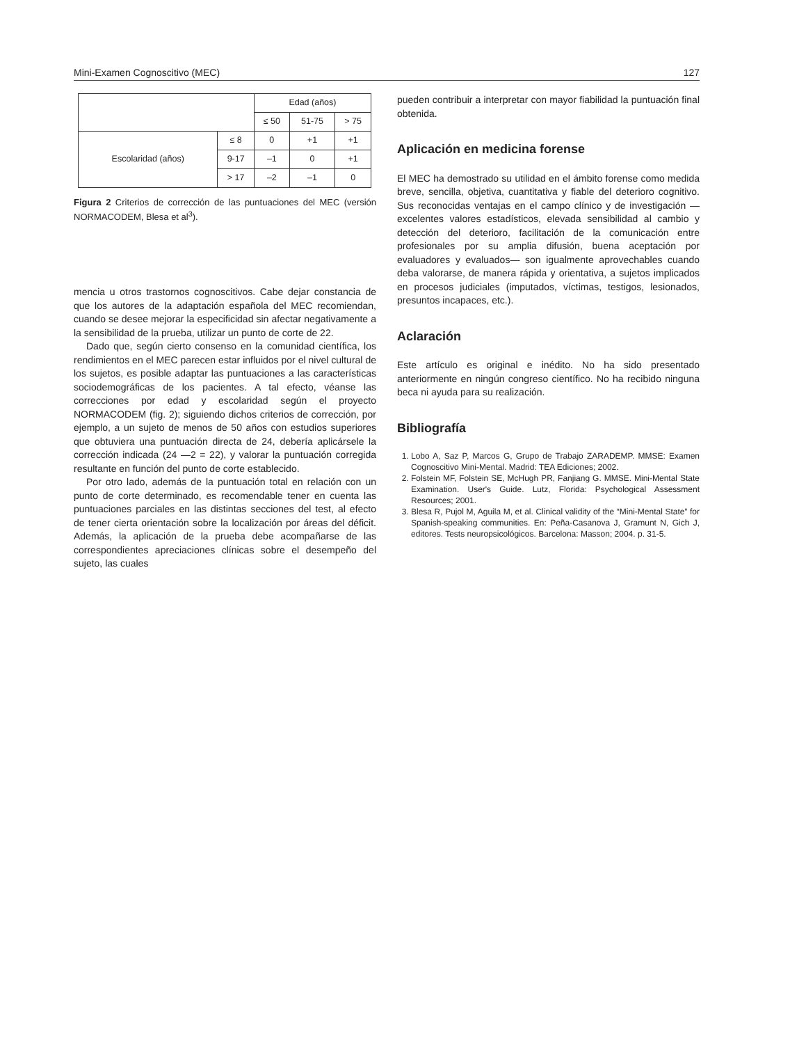Mini-Examen Cognoscitivo (MEC) 127
| | | Edad (años) | | |
| | | ≤ 50 | 51-75 | > 75 |
| Escolaridad (años) | ≤ 8 | 0 | +1 | +1 |
| | 9-17 | –1 | 0 | +1 |
| | > 17 | –2 | –1 | 0 |
Figura 2 Criterios de corrección de las puntuaciones del MEC (versión NORMACODEM, Blesa et al<sup>3</sup>).
mencia u otros trastornos cognoscitivos. Cabe dejar constancia de que los autores de la adaptación española del MEC recomiendan, cuando se desee mejorar la especificidad sin afectar negativamente a la sensibilidad de la prueba, utilizar un punto de corte de 22.
Dado que, según cierto consenso en la comunidad científica, los rendimientos en el MEC parecen estar influidos por el nivel cultural de los sujetos, es posible adaptar las puntuaciones a las características sociodemográficas de los pacientes. A tal efecto, véanse las correcciones por edad y escolaridad según el proyecto NORMACODEM (fig. 2); siguiendo dichos criterios de corrección, por ejemplo, a un sujeto de menos de 50 años con estudios superiores que obtuviera una puntuación directa de 24, debería aplicársele la corrección indicada (24 —2 = 22), y valorar la puntuación corregida resultante en función del punto de corte establecido.
Por otro lado, además de la puntuación total en relación con un punto de corte determinado, es recomendable tener en cuenta las puntuaciones parciales en las distintas secciones del test, al efecto de tener cierta orientación sobre la localización por áreas del déficit. Además, la aplicación de la prueba debe acompañarse de las correspondientes apreciaciones clínicas sobre el desempeño del sujeto, las cuales
pueden contribuir a interpretar con mayor fiabilidad la puntuación final obtenida.
Aplicación en medicina forense
El MEC ha demostrado su utilidad en el ámbito forense como medida breve, sencilla, objetiva, cuantitativa y fiable del deterioro cognitivo. Sus reconocidas ventajas en el campo clínico y de investigación —excelentes valores estadísticos, elevada sensibilidad al cambio y detección del deterioro, facilitación de la comunicación entre profesionales por su amplia difusión, buena aceptación por evaluadores y evaluados— son igualmente aprovechables cuando deba valorarse, de manera rápida y orientativa, a sujetos implicados en procesos judiciales (imputados, víctimas, testigos, lesionados, presuntos incapaces, etc.).
Aclaración
Este artículo es original e inédito. No ha sido presentado anteriormente en ningún congreso científico. No ha recibido ninguna beca ni ayuda para su realización.
Bibliografía
1. Lobo A, Saz P, Marcos G, Grupo de Trabajo ZARADEMP. MMSE: Examen Cognoscitivo Mini-Mental. Madrid: TEA Ediciones; 2002.
2. Folstein MF, Folstein SE, McHugh PR, Fanjiang G. MMSE. Mini-Mental State Examination. User's Guide. Lutz, Florida: Psychological Assessment Resources; 2001.
3. Blesa R, Pujol M, Aguila M, et al. Clinical validity of the “Mini-Mental State” for Spanish-speaking communities. En: Peña-Casanova J, Gramunt N, Gich J, editores. Tests neuropsicológicos. Barcelona: Masson; 2004. p. 31-5.